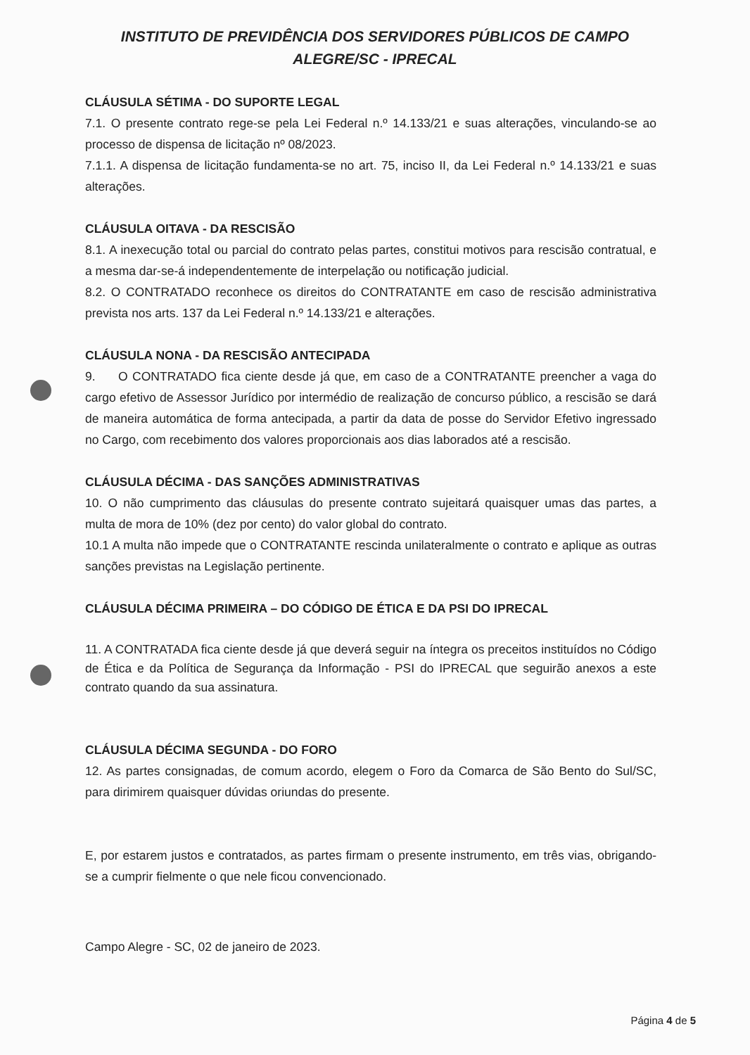INSTITUTO DE PREVIDÊNCIA DOS SERVIDORES PÚBLICOS DE CAMPO ALEGRE/SC - IPRECAL
CLÁUSULA SÉTIMA - DO SUPORTE LEGAL
7.1. O presente contrato rege-se pela Lei Federal n.º 14.133/21 e suas alterações, vinculando-se ao processo de dispensa de licitação nº 08/2023.
7.1.1. A dispensa de licitação fundamenta-se no art. 75, inciso II, da Lei Federal n.º 14.133/21 e suas alterações.
CLÁUSULA OITAVA - DA RESCISÃO
8.1. A inexecução total ou parcial do contrato pelas partes, constitui motivos para rescisão contratual, e a mesma dar-se-á independentemente de interpelação ou notificação judicial.
8.2. O CONTRATADO reconhece os direitos do CONTRATANTE em caso de rescisão administrativa prevista nos arts. 137 da Lei Federal n.º 14.133/21 e alterações.
CLÁUSULA NONA - DA RESCISÃO ANTECIPADA
9. O CONTRATADO fica ciente desde já que, em caso de a CONTRATANTE preencher a vaga do cargo efetivo de Assessor Jurídico por intermédio de realização de concurso público, a rescisão se dará de maneira automática de forma antecipada, a partir da data de posse do Servidor Efetivo ingressado no Cargo, com recebimento dos valores proporcionais aos dias laborados até a rescisão.
CLÁUSULA DÉCIMA - DAS SANÇÕES ADMINISTRATIVAS
10. O não cumprimento das cláusulas do presente contrato sujeitará quaisquer umas das partes, a multa de mora de 10% (dez por cento) do valor global do contrato.
10.1 A multa não impede que o CONTRATANTE rescinda unilateralmente o contrato e aplique as outras sanções previstas na Legislação pertinente.
CLÁUSULA DÉCIMA PRIMEIRA – DO CÓDIGO DE ÉTICA E DA PSI DO IPRECAL
11. A CONTRATADA fica ciente desde já que deverá seguir na íntegra os preceitos instituídos no Código de Ética e da Política de Segurança da Informação - PSI do IPRECAL que seguirão anexos a este contrato quando da sua assinatura.
CLÁUSULA DÉCIMA SEGUNDA - DO FORO
12. As partes consignadas, de comum acordo, elegem o Foro da Comarca de São Bento do Sul/SC, para dirimirem quaisquer dúvidas oriundas do presente.
E, por estarem justos e contratados, as partes firmam o presente instrumento, em três vias, obrigando-se a cumprir fielmente o que nele ficou convencionado.
Campo Alegre - SC, 02 de janeiro de 2023.
Página 4 de 5